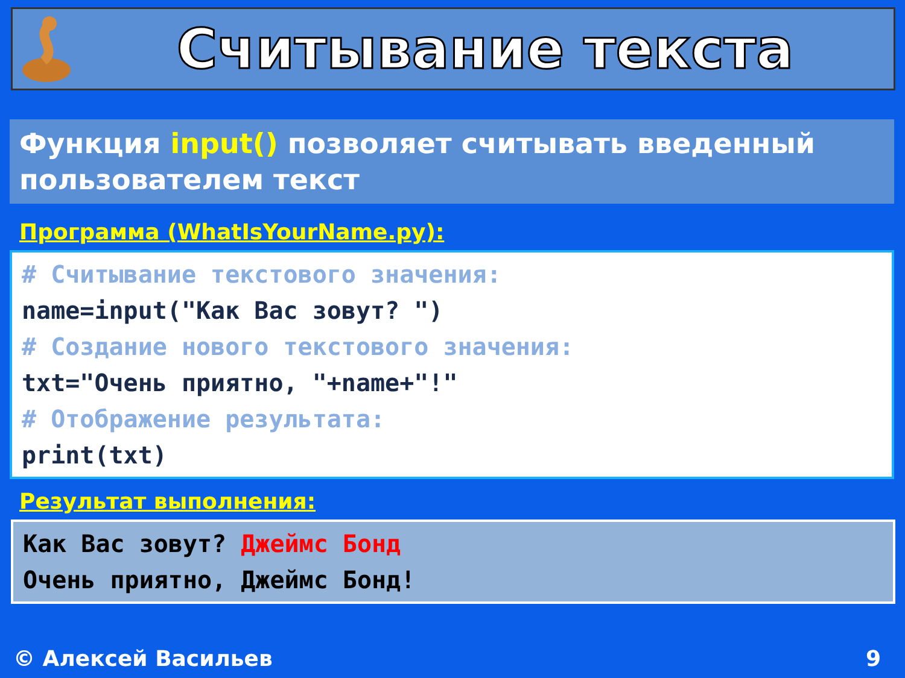Считывание текста
Функция input() позволяет считывать введенный пользователем текст
Программа (WhatIsYourName.py):
# Считывание текстового значения: name=input("Как Вас зовут? ") # Создание нового текстового значения: txt="Очень приятно, "+name+"!" # Отображение результата: print(txt)
Результат выполнения:
Как Вас зовут? Джеймс Бонд Очень приятно, Джеймс Бонд!
© Алексей Васильев 9